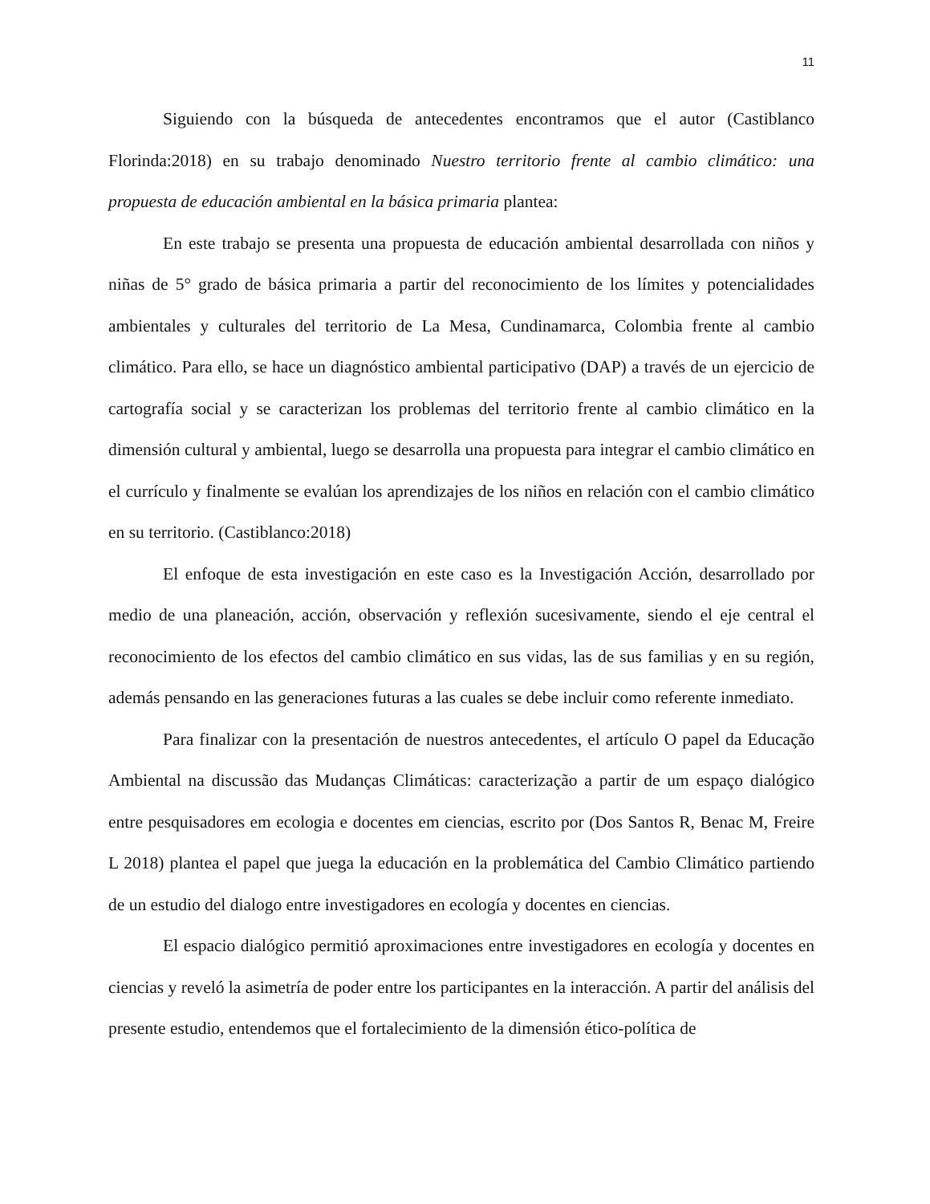11
Siguiendo con la búsqueda de antecedentes encontramos que el autor (Castiblanco Florinda:2018) en su trabajo denominado Nuestro territorio frente al cambio climático: una propuesta de educación ambiental en la básica primaria plantea:
En este trabajo se presenta una propuesta de educación ambiental desarrollada con niños y niñas de 5° grado de básica primaria a partir del reconocimiento de los límites y potencialidades ambientales y culturales del territorio de La Mesa, Cundinamarca, Colombia frente al cambio climático. Para ello, se hace un diagnóstico ambiental participativo (DAP) a través de un ejercicio de cartografía social y se caracterizan los problemas del territorio frente al cambio climático en la dimensión cultural y ambiental, luego se desarrolla una propuesta para integrar el cambio climático en el currículo y finalmente se evalúan los aprendizajes de los niños en relación con el cambio climático en su territorio. (Castiblanco:2018)
El enfoque de esta investigación en este caso es la Investigación Acción, desarrollado por medio de una planeación, acción, observación y reflexión sucesivamente, siendo el eje central el reconocimiento de los efectos del cambio climático en sus vidas, las de sus familias y en su región, además pensando en las generaciones futuras a las cuales se debe incluir como referente inmediato.
Para finalizar con la presentación de nuestros antecedentes, el artículo O papel da Educação Ambiental na discussão das Mudanças Climáticas: caracterização a partir de um espaço dialógico entre pesquisadores em ecologia e docentes em ciencias, escrito por (Dos Santos R, Benac M, Freire L 2018) plantea el papel que juega la educación en la problemática del Cambio Climático partiendo de un estudio del dialogo entre investigadores en ecología y docentes en ciencias.
El espacio dialógico permitió aproximaciones entre investigadores en ecología y docentes en ciencias y reveló la asimetría de poder entre los participantes en la interacción. A partir del análisis del presente estudio, entendemos que el fortalecimiento de la dimensión ético-política de